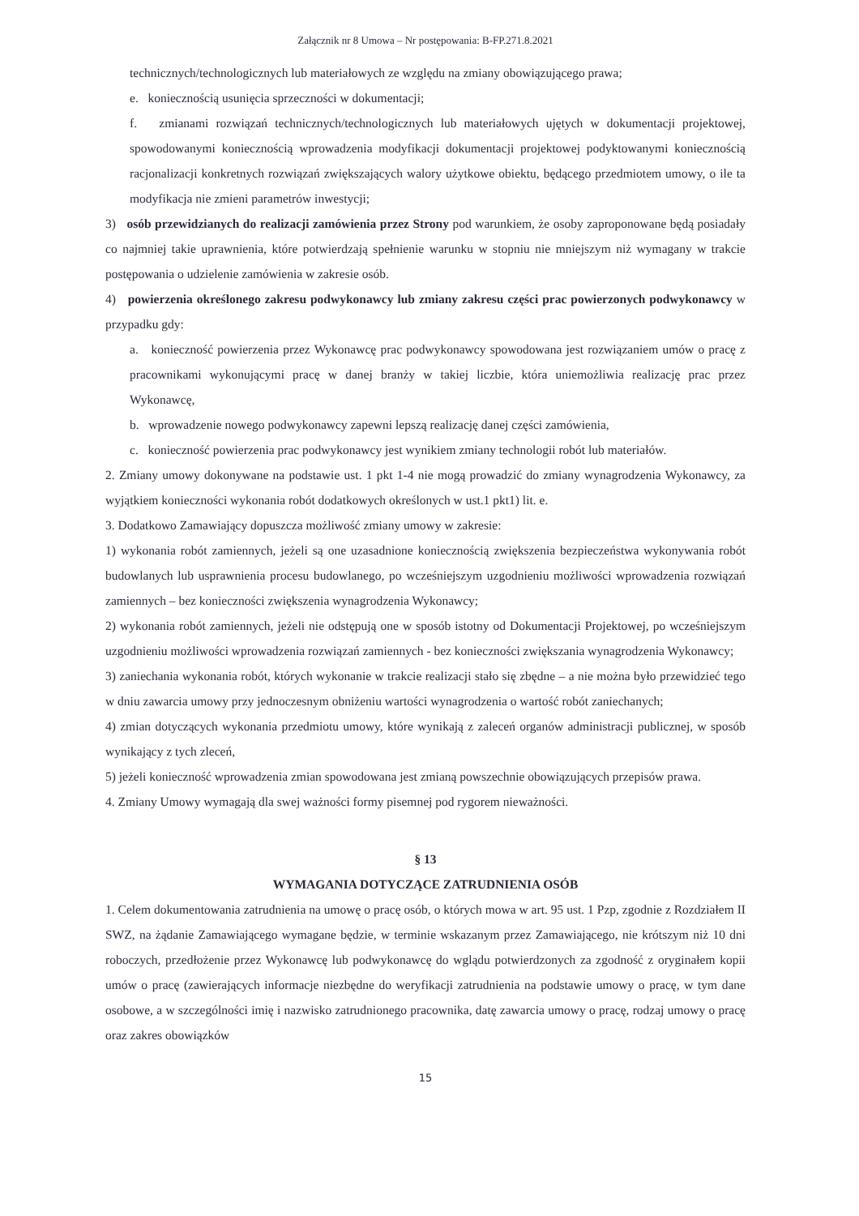Załącznik nr 8 Umowa – Nr postępowania: B-FP.271.8.2021
technicznych/technologicznych lub materiałowych ze względu na zmiany obowiązującego prawa;
e. koniecznością usunięcia sprzeczności w dokumentacji;
f. zmianami rozwiązań technicznych/technologicznych lub materiałowych ujętych w dokumentacji projektowej, spowodowanymi koniecznością wprowadzenia modyfikacji dokumentacji projektowej podyktowanymi koniecznością racjonalizacji konkretnych rozwiązań zwiększających walory użytkowe obiektu, będącego przedmiotem umowy, o ile ta modyfikacja nie zmieni parametrów inwestycji;
3) osób przewidzianych do realizacji zamówienia przez Strony pod warunkiem, że osoby zaproponowane będą posiadały co najmniej takie uprawnienia, które potwierdzają spełnienie warunku w stopniu nie mniejszym niż wymagany w trakcie postępowania o udzielenie zamówienia w zakresie osób.
4) powierzenia określonego zakresu podwykonawcy lub zmiany zakresu części prac powierzonych podwykonawcy w przypadku gdy:
a. konieczność powierzenia przez Wykonawcę prac podwykonawcy spowodowana jest rozwiązaniem umów o pracę z pracownikami wykonującymi pracę w danej branży w takiej liczbie, która uniemożliwia realizację prac przez Wykonawcę,
b. wprowadzenie nowego podwykonawcy zapewni lepszą realizację danej części zamówienia,
c. konieczność powierzenia prac podwykonawcy jest wynikiem zmiany technologii robót lub materiałów.
2. Zmiany umowy dokonywane na podstawie ust. 1 pkt 1-4 nie mogą prowadzić do zmiany wynagrodzenia Wykonawcy, za wyjątkiem konieczności wykonania robót dodatkowych określonych w ust.1 pkt1) lit. e.
3. Dodatkowo Zamawiający dopuszcza możliwość zmiany umowy w zakresie:
1) wykonania robót zamiennych, jeżeli są one uzasadnione koniecznością zwiększenia bezpieczeństwa wykonywania robót budowlanych lub usprawnienia procesu budowlanego, po wcześniejszym uzgodnieniu możliwości wprowadzenia rozwiązań zamiennych – bez konieczności zwiększenia wynagrodzenia Wykonawcy;
2) wykonania robót zamiennych, jeżeli nie odstępują one w sposób istotny od Dokumentacji Projektowej, po wcześniejszym uzgodnieniu możliwości wprowadzenia rozwiązań zamiennych - bez konieczności zwiększania wynagrodzenia Wykonawcy;
3) zaniechania wykonania robót, których wykonanie w trakcie realizacji stało się zbędne – a nie można było przewidzieć tego w dniu zawarcia umowy przy jednoczesnym obniżeniu wartości wynagrodzenia o wartość robót zaniechanych;
4) zmian dotyczących wykonania przedmiotu umowy, które wynikają z zaleceń organów administracji publicznej, w sposób wynikający z tych zleceń,
5) jeżeli konieczność wprowadzenia zmian spowodowana jest zmianą powszechnie obowiązujących przepisów prawa.
4. Zmiany Umowy wymagają dla swej ważności formy pisemnej pod rygorem nieważności.
§ 13
WYMAGANIA DOTYCZĄCE ZATRUDNIENIA OSÓB
1. Celem dokumentowania zatrudnienia na umowę o pracę osób, o których mowa w art. 95 ust. 1 Pzp, zgodnie z Rozdziałem II SWZ, na żądanie Zamawiającego wymagane będzie, w terminie wskazanym przez Zamawiającego, nie krótszym niż 10 dni roboczych, przedłożenie przez Wykonawcę lub podwykonawcę do wglądu potwierdzonych za zgodność z oryginałem kopii umów o pracę (zawierających informacje niezbędne do weryfikacji zatrudnienia na podstawie umowy o pracę, w tym dane osobowe, a w szczególności imię i nazwisko zatrudnionego pracownika, datę zawarcia umowy o pracę, rodzaj umowy o pracę oraz zakres obowiązków
15